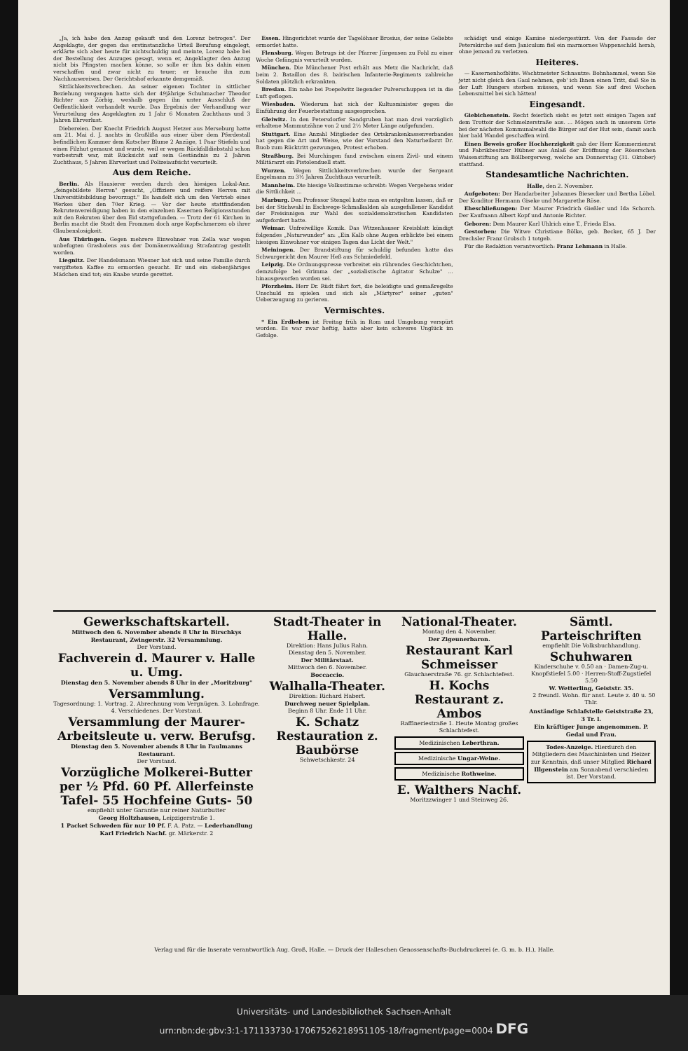„Ja, ich habe den Anzug gekauft und den Lorenz betrogen". Der Angeklagte, der gegen das erstinstanzliche Urteil Berufung eingelegt, erklärte sich aber heute für nichtschuldig und meinte, Lorenz habe bei der Bestellung des Anzuges gesagt, wenn er, Angeklagter den Anzug nicht bis Pfingsten machen könne, so solle er ihm bis dahin einen verschaffen und zwar nicht zu teuer; er brauche ihn zum Nachhausereisen. Der Gerichtshof erkannte demgemäß.
Sittlichkeitsverbrechen. An seiner eigenen Tochter in sittlicher Beziehung vergangen hatte sich der 49jährige Schuhmacher Theodor Richter aus Zörbig, weshalb gegen ihn unter Ausschluß der Oeffentlichkeit verhandelt wurde. Das Ergebnis der Verhandlung war Verurteilung des Angeklagten zu 1 Jahr 6 Monaten Zuchthaus und 3 Jahren Ehrverlust.
Diebereien. Der Knecht Friedrich August Hetzer aus Merseburg hatte am 21. Mai d. J. nachts in Großlißa aus einer über dem Pferdestall befindlichen Kammer dem Kutscher Blume 2 Anzüge, 1 Paar Stiefeln und einen Filzhut gemaust und wurde, weil er wegen Rückfalldiebstahl schon vorbestraft war, mit Rücksicht auf sein Geständnis zu 2 Jahren Zuchthaus, 5 Jahren Ehrverlust und Polizeiaufsicht verurteilt.
Aus dem Reiche.
Berlin. Als Hausierer werden durch den hiesigen Lokal-Anz. „feingebildete Herren" gesucht, „Offiziere und reifere Herren mit Universitätsbildung bevorzugt." Es handelt sich um den Vertrieb eines Werkes über den 70er Krieg. — Vor der heute stattfindenden Rekrutenvereidigung haben in den einzelnen Kasernen Religionsstunden mit den Rekruten über den Eid stattgefunden. — Trotz der 61 Kirchen in Berlin macht die Stadt den Frommen doch arge Kopfschmerzen ob ihrer Glaubenslosigkeit.
Aus Thüringen. Gegen mehrere Einwohner von Zella war wegen unbefugten Grasholens aus der Domänenwaldung Strafantrag gestellt worden.
Liegnitz. Der Handelsmann Wiesner hat sich und seine Familie durch vergifteten Kaffee zu ermorden gesucht. Er und ein siebenjähriges Mädchen sind tot; ein Knabe wurde gerettet.
Essen. Hingerichtet wurde der Tagelöhner Brosius, der seine Geliebte ermordet hatte.
Flensburg. Wegen Betrugs ist der Pfarrer Jürgensen zu Fohl zu einer Woche Gefängnis verurteilt worden.
München. Die Münchener Post erhält aus Metz die Nachricht, daß beim 2. Bataillon des 8. bairischen Infanterie-Regiments zahlreiche Soldaten plötzlich erkrankten.
Breslau. Ein nahe bei Poepelwitz liegender Pulverschuppen ist in die Luft geflogen.
Wiesbaden. Wiederum hat sich der Kultusminister gegen die Einführung der Feuerbestattung ausgesprochen.
Gleiwitz. In den Petersdorfer Sandgruben hat man drei vorzüglich erhaltene Mammutzähne von 2 und 2½ Meter Länge aufgefunden.
Stuttgart. Eine Anzahl Mitglieder des Ortskrankenkassenverbandes hat gegen die Art und Weise, wie der Vorstand den Naturheilarzt Dr. Buob zum Rücktritt gezwungen, Protest erhoben.
Straßburg. Bei Murchingen fand zwischen einem Zivil- und einem Militärarzt ein Pistolenduell statt.
Wurzen. Wegen Sittlichkeitsverbrechen wurde der Sergeant Engelmann zu 3½ Jahren Zuchthaus verurteilt.
Mannheim. Die hiesige Volksstimme schreibt: Wegen Vergehens wider die Sittlichkeit ...
Marburg. Den Professor Stengel hatte man es entgelten lassen, daß er bei der Stichwahl in Eschwege-Schmalkalden als ausgefallener Kandidat der Freisinnigen zur Wahl des sozialdemokratischen Kandidaten aufgefordert hatte.
Weimar. Unfreiwillige Komik. Das Witzenhauser Kreisblatt kündigt folgendes „Naturwunder" an: „Ein Kalb ohne Augen erblickte bei einem hiesigen Einwohner vor einigen Tagen das Licht der Welt."
Meiningen. Der Brandstiftung für schuldig befunden hatte das Schwurgericht den Maurer Heß aus Schmiedefeld.
Leipzig. Die Ordnungspresse verbreitet ein rührendes Geschichtchen, demzufolge bei Grimma der „sozialistische Agitator Schulze" ... hinausgeworfen worden sei.
Pforzheim. Herr Dr. Rüdt fährt fort, die beleidigte und gemaßregelte Unschuld zu spielen und sich als „Märtyrer" seiner „guten" Ueberzeugung zu gerieren.
Vermischtes.
* Ein Erdbeben ist Freitag früh in Rom und Umgebung verspürt worden. Es war zwar heftig, hatte aber kein schweres Unglück im Gefolge.
schädigt und einige Kamine niedergestürzt. Von der Fassade der Peterskirche auf dem Janiculum fiel ein marmornes Wappenschild herab, ohne jemand zu verletzen.
Heiteres.
— Kasernenhofblüte. Wachtmeister Schnautze: Bohnhammel, wenn Sie jetzt nicht gleich den Gaul nehmen, geb' ich Ihnen einen Tritt, daß Sie in der Luft Hungers sterben müssen, und wenn Sie auf drei Wochen Lebensmittel bei sich hätten!
Eingesandt.
Giebichenstein. Recht feierlich sieht es jetzt seit einigen Tagen auf dem Trottoir der Schmelzerstraße aus. ... Mögen auch in unserem Orte bei der nächsten Kommunalwahl die Bürger auf der Hut sein, damit auch hier bald Wandel geschaffen wird.
Einen Beweis großer Hochherzigkeit gab der Herr Kommerzienrat und Fabrikbesitzer Hübner aus Anlaß der Eröffnung der Röserschen Waisenstiftung am Böllbergerweg, welche am Donnerstag (31. Oktober) stattfand.
Standesamtliche Nachrichten.
Halle, den 2. November.
Aufgeboten: Der Handarbeiter Johannes Biesecker und Bertha Löbel. Der Konditor Hermann Giseke und Margarethe Röse.
Eheschließungen: Der Maurer Friedrich Gießler und Ida Schorch. Der Kaufmann Albert Kopf und Antonie Richter.
Geboren: Dem Maurer Karl Uhlrich eine T., Frieda Elsa.
Gestorben: Die Witwe Christiane Bölke, geb. Becker, 65 J. Der Drechsler Franz Grobsch 1 totgeb.
Für die Redaktion verantwortlich: Franz Lehmann in Halle.
Gewerkschaftskartell.
Mittwoch den 6. November abends 8 Uhr in Birschkys Restaurant, Zwingerstr. 32 Versammlung.
Der Vorstand.
Fachverein d. Maurer v. Halle u. Umg.
Dienstag den 5. November abends 8 Uhr in der „Moritzburg"
Versammlung.
Tagesordnung: 1. Vortrag. 2. Abrechnung vom Vergnügen. 3. Lohnfrage. 4. Verschiedenes. Der Vorstand.
Versammlung der Maurer-Arbeitsleute u. verw. Berufsg.
Dienstag den 5. November abends 8 Uhr in Faulmanns Restaurant.
Der Vorstand.
Vorzügliche Molkerei-Butter per ½ Pfd. 60 Pf. Allerfeinste Tafel- 55 Hochfeine Guts- 50
empfiehlt unter Garantie nur reiner Naturbutter
Georg Holtzhausen, Leipzigerstraße 1.
1 Packet Schweden für nur 10 Pf. F. A. Patz. — Lederhandlung Karl Friedrich Nachf. gr. Märkerstr. 2
Stadt-Theater in Halle.
Direktion: Hans Julius Rahn.
Dienstag den 5. November.
Der Militärstaat.
Mittwoch den 6. November.
Boccaccio.
Walhalla-Theater.
Direktion: Richard Habert.
Durchweg neuer Spielplan.
Beginn 8 Uhr. Ende 11 Uhr.
K. Schatz Restauration z. Baubörse
Schwetschkestr. 24
National-Theater.
Montag den 4. November.
Der Zigeunerbaron.
Restaurant Karl Schmeisser
Glauchaerstraße 76. gr. Schlachtefest.
H. Kochs Restaurant z. Ambos
Raffineriestraße 1. Heute Montag großes Schlachtefest.
Medizinischen Leberthran.
Medizinische Ungar-Weine.
Medizinische Rothweine.
E. Walthers Nachf.
Moritzzwinger 1 und Steinweg 26.
Sämtl. Parteischriften
empfiehlt Die Volksbuchhandlung.
Schuhwaren
Kinderschuhe v. 0.50 an · Damen-Zug-u. Knopfstiefel 5.00 · Herren-Stoff-Zugstiefel 5.50
W. Wetterling, Geiststr. 35.
2 freundl. Wohn. für anst. Leute z. 40 u. 50 Thlr.
Anständige Schlafstelle Geiststraße 23, 3 Tr. l.
Ein kräftiger Junge angenommen. P. Gedai und Frau.
Todes-Anzeige. Hierdurch den Mitgliedern des Maschinisten und Heizer zur Kenntnis, daß unser Mitglied Richard Illgenstein am Sonnabend verschieden ist. Der Vorstand.
Verlag und für die Inserate verantwortlich Aug. Groß, Halle. — Druck der Halleschen Genossenschafts-Buchdruckerei (e. G. m. b. H.), Halle.
Universitäts- und Landesbibliothek Sachsen-Anhalt
urn:nbn:de:gbv:3:1-171133730-17067526218951105-18/fragment/page=0004 DFG